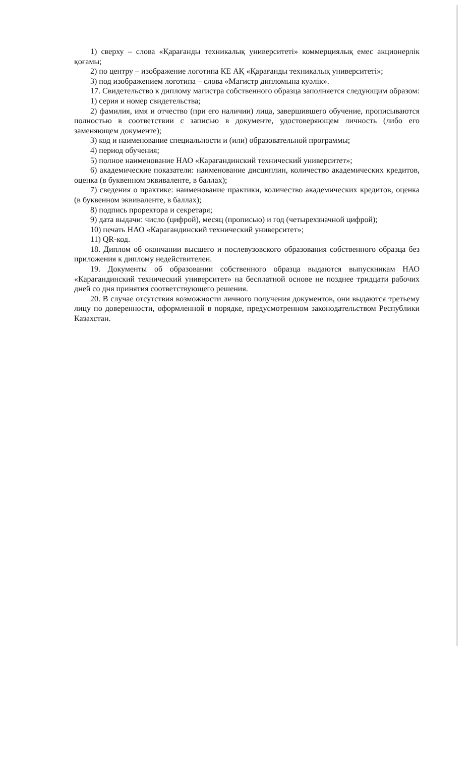1) сверху – слова «Қарағанды техникалық университеті» коммерциялық емес акционерлік қоғамы;
2) по центру – изображение логотипа КЕ АҚ «Қарағанды техникалық университеті»;
3) под изображением логотипа – слова «Магистр дипломына куәлік».
17. Свидетельство к диплому магистра собственного образца заполняется следующим образом:
1) серия и номер свидетельства;
2) фамилия, имя и отчество (при его наличии) лица, завершившего обучение, прописываются полностью в соответствии с записью в документе, удостоверяющем личность (либо его заменяющем документе);
3) код и наименование специальности и (или) образовательной программы;
4) период обучения;
5) полное наименование НАО «Карагандинский технический университет»;
6) академические показатели: наименование дисциплин, количество академических кредитов, оценка (в буквенном эквиваленте, в баллах);
7) сведения о практике: наименование практики, количество академических кредитов, оценка (в буквенном эквиваленте, в баллах);
8) подпись проректора и секретаря;
9) дата выдачи: число (цифрой), месяц (прописью) и год (четырехзначной цифрой);
10) печать НАО «Карагандинский технический университет»;
11) QR-код.
18. Диплом об окончании высшего и послевузовского образования собственного образца без приложения к диплому недействителен.
19. Документы об образовании собственного образца выдаются выпускникам НАО «Карагандинский технический университет» на бесплатной основе не позднее тридцати рабочих дней со дня принятия соответствующего решения.
20. В случае отсутствия возможности личного получения документов, они выдаются третьему лицу по доверенности, оформленной в порядке, предусмотренном законодательством Республики Казахстан.